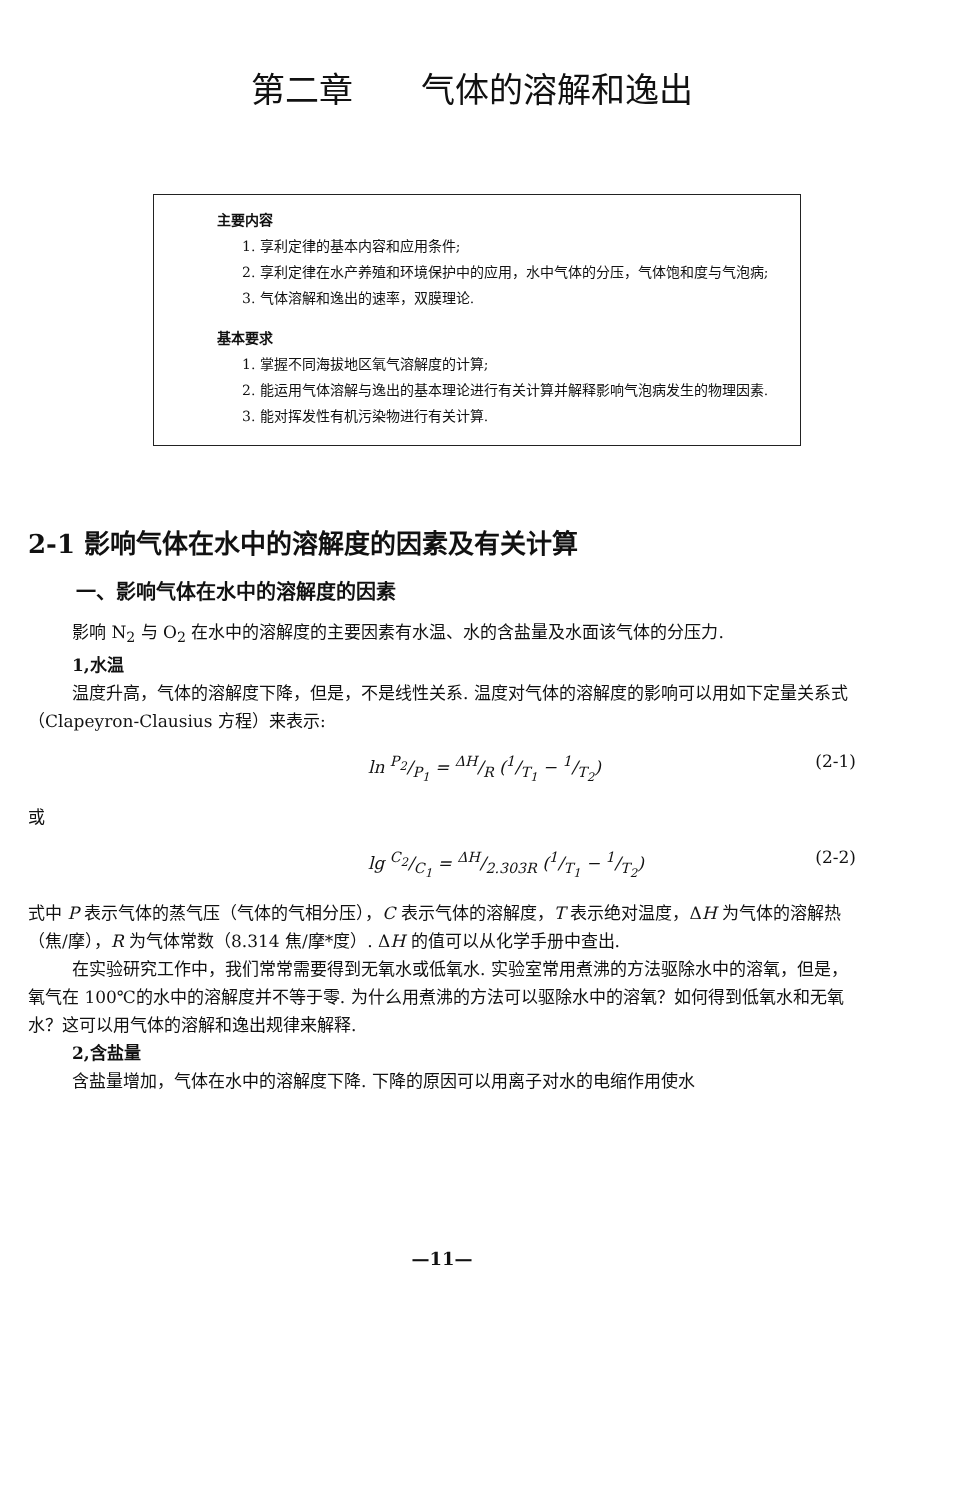第二章　　气体的溶解和逸出
主要内容
1. 享利定律的基本内容和应用条件;
2. 享利定律在水产养殖和环境保护中的应用，水中气体的分压，气体饱和度与气泡病;
3. 气体溶解和逸出的速率，双膜理论.
基本要求
1. 掌握不同海拔地区氧气溶解度的计算;
2. 能运用气体溶解与逸出的基本理论进行有关计算并解释影响气泡病发生的物理因素.
3. 能对挥发性有机污染物进行有关计算.
2-1 影响气体在水中的溶解度的因素及有关计算
一、影响气体在水中的溶解度的因素
影响 N<sub>2</sub> 与 O<sub>2</sub> 在水中的溶解度的主要因素有水温、水的含盐量及水面该气体的分压力.
1,水温
温度升高，气体的溶解度下降，但是，不是线性关系. 温度对气体的溶解度的影响可以用如下定量关系式（Clapeyron-Clausius 方程）来表示:
ln P<sub>2</sub>/P<sub>1</sub> = ΔH/R (1/T<sub>1</sub> − 1/T<sub>2</sub>) (2-1)
或
lg C<sub>2</sub>/C<sub>1</sub> = ΔH/2.303R (1/T<sub>1</sub> − 1/T<sub>2</sub>) (2-2)
式中 P 表示气体的蒸气压（气体的气相分压），C 表示气体的溶解度，T 表示绝对温度，ΔH 为气体的溶解热（焦/摩），R 为气体常数（8.314 焦/摩*度）. ΔH 的值可以从化学手册中查出.
在实验研究工作中，我们常常需要得到无氧水或低氧水. 实验室常用煮沸的方法驱除水中的溶氧，但是，氧气在 100℃的水中的溶解度并不等于零. 为什么用煮沸的方法可以驱除水中的溶氧？如何得到低氧水和无氧水？这可以用气体的溶解和逸出规律来解释.
2,含盐量
含盐量增加，气体在水中的溶解度下降. 下降的原因可以用离子对水的电缩作用使水
—11—